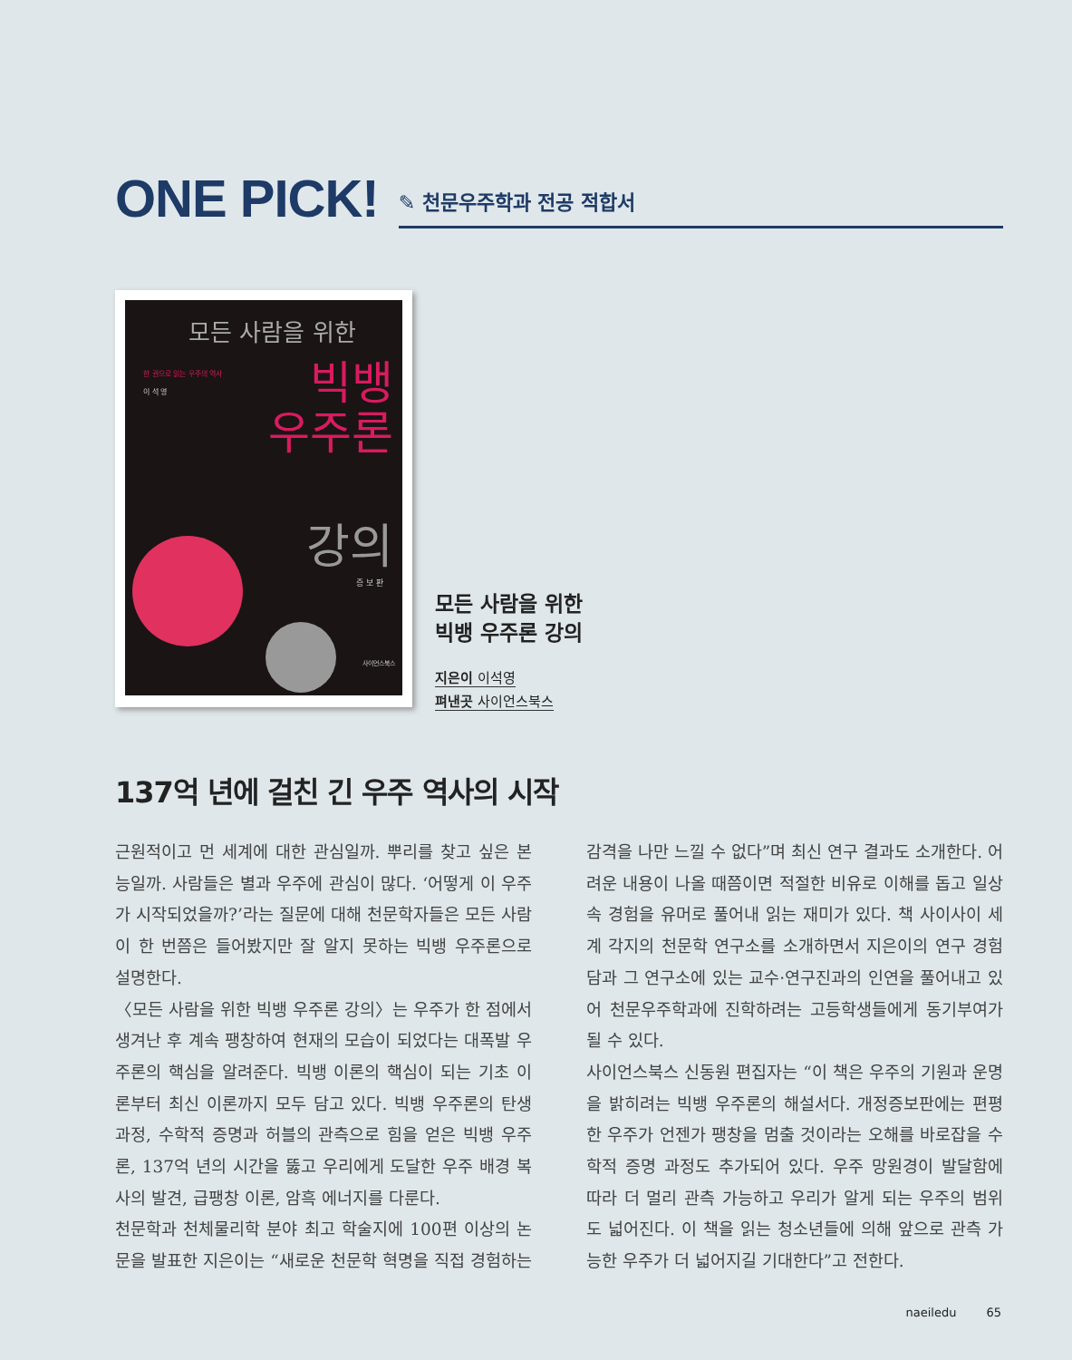ONE PICK!
✎ 천문우주학과 전공 적합서
모든 사람을 위한
한 권으로 읽는 우주의 역사
이 석 영
빅뱅
우주론
강의
증 보 판
사이언스북스
모든 사람을 위한
빅뱅 우주론 강의
지은이 이석영
펴낸곳 사이언스북스
137억 년에 걸친 긴 우주 역사의 시작
근원적이고 먼 세계에 대한 관심일까. 뿌리를 찾고 싶은 본능일까. 사람들은 별과 우주에 관심이 많다. ‘어떻게 이 우주가 시작되었을까?’라는 질문에 대해 천문학자들은 모든 사람이 한 번쯤은 들어봤지만 잘 알지 못하는 빅뱅 우주론으로 설명한다.
〈모든 사람을 위한 빅뱅 우주론 강의〉는 우주가 한 점에서 생겨난 후 계속 팽창하여 현재의 모습이 되었다는 대폭발 우주론의 핵심을 알려준다. 빅뱅 이론의 핵심이 되는 기초 이론부터 최신 이론까지 모두 담고 있다. 빅뱅 우주론의 탄생 과정, 수학적 증명과 허블의 관측으로 힘을 얻은 빅뱅 우주론, 137억 년의 시간을 뚫고 우리에게 도달한 우주 배경 복사의 발견, 급팽창 이론, 암흑 에너지를 다룬다.
천문학과 천체물리학 분야 최고 학술지에 100편 이상의 논문을 발표한 지은이는 “새로운 천문학 혁명을 직접 경험하는 감격을 나만 느낄 수 없다”며 최신 연구 결과도 소개한다. 어려운 내용이 나올 때쯤이면 적절한 비유로 이해를 돕고 일상 속 경험을 유머로 풀어내 읽는 재미가 있다. 책 사이사이 세계 각지의 천문학 연구소를 소개하면서 지은이의 연구 경험담과 그 연구소에 있는 교수·연구진과의 인연을 풀어내고 있어 천문우주학과에 진학하려는 고등학생들에게 동기부여가 될 수 있다.
사이언스북스 신동원 편집자는 “이 책은 우주의 기원과 운명을 밝히려는 빅뱅 우주론의 해설서다. 개정증보판에는 편평한 우주가 언젠가 팽창을 멈출 것이라는 오해를 바로잡을 수학적 증명 과정도 추가되어 있다. 우주 망원경이 발달함에 따라 더 멀리 관측 가능하고 우리가 알게 되는 우주의 범위도 넓어진다. 이 책을 읽는 청소년들에 의해 앞으로 관측 가능한 우주가 더 넓어지길 기대한다”고 전한다.
naeiledu 65